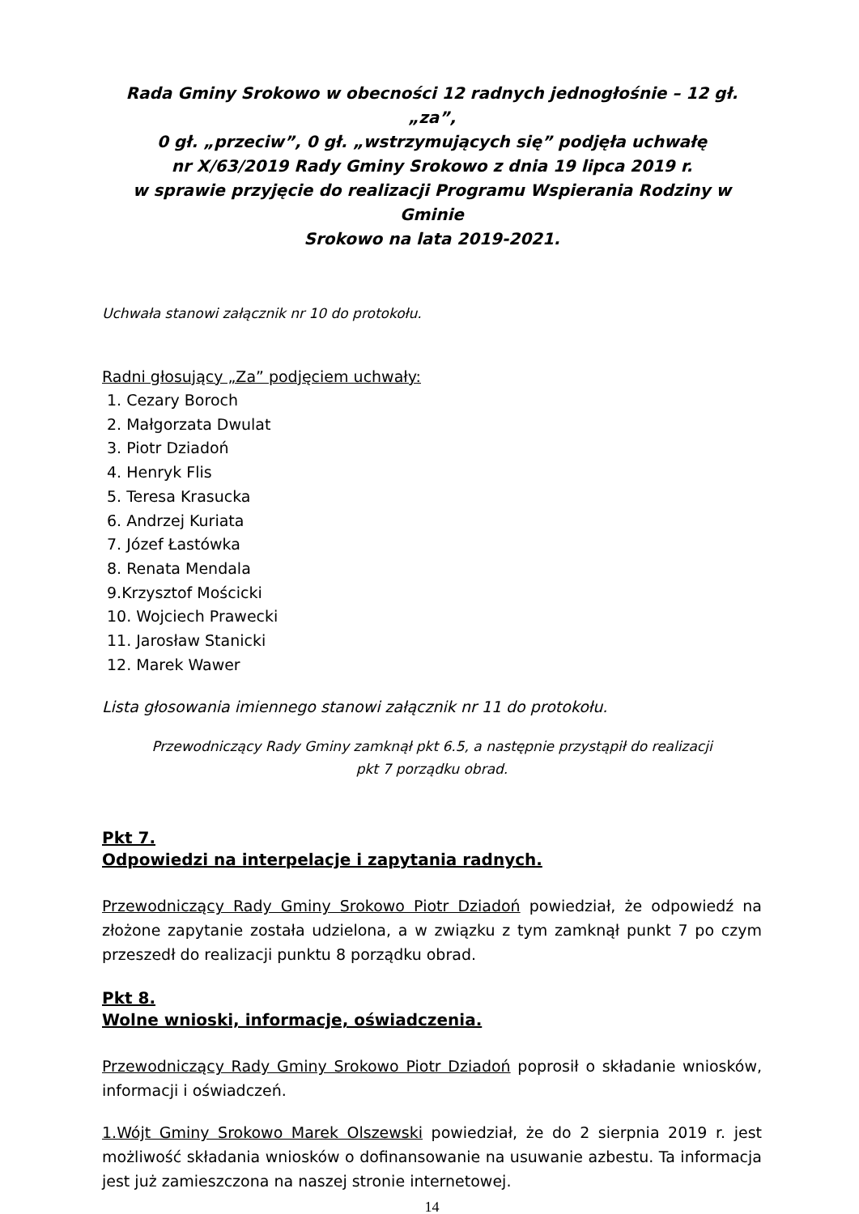Rada Gminy Srokowo w obecności 12 radnych jednogłośnie – 12 gł. „za”,
0 gł. „przeciw”, 0 gł. „wstrzymujących się” podjęła uchwałę
nr X/63/2019 Rady Gminy Srokowo z dnia 19 lipca 2019 r.
w sprawie przyjęcie do realizacji Programu Wspierania Rodziny w Gminie
Srokowo na lata 2019-2021.
Uchwała stanowi załącznik nr 10 do protokołu.
Radni głosujący „Za” podjęciem uchwały:
1. Cezary Boroch
2. Małgorzata Dwulat
3. Piotr Dziadoń
4. Henryk Flis
5. Teresa Krasucka
6. Andrzej Kuriata
7. Józef Łastówka
8. Renata Mendala
9.Krzysztof Mościcki
10. Wojciech Prawecki
11. Jarosław Stanicki
12. Marek Wawer
Lista głosowania imiennego stanowi załącznik nr 11 do protokołu.
Przewodniczący Rady Gminy zamknął pkt 6.5, a następnie przystąpił do realizacji
pkt 7 porządku obrad.
Pkt 7.
Odpowiedzi na interpelacje i zapytania radnych.
Przewodniczący Rady Gminy Srokowo Piotr Dziadoń powiedział, że odpowiedź na złożone zapytanie została udzielona, a w związku z tym zamknął punkt 7 po czym przeszedł do realizacji punktu 8 porządku obrad.
Pkt 8.
Wolne wnioski, informacje, oświadczenia.
Przewodniczący Rady Gminy Srokowo Piotr Dziadoń poprosił o składanie wniosków, informacji i oświadczeń.
1.Wójt Gminy Srokowo Marek Olszewski powiedział, że do 2 sierpnia 2019 r. jest możliwość składania wniosków o dofinansowanie na usuwanie azbestu. Ta informacja jest już zamieszczona na naszej stronie internetowej.
14